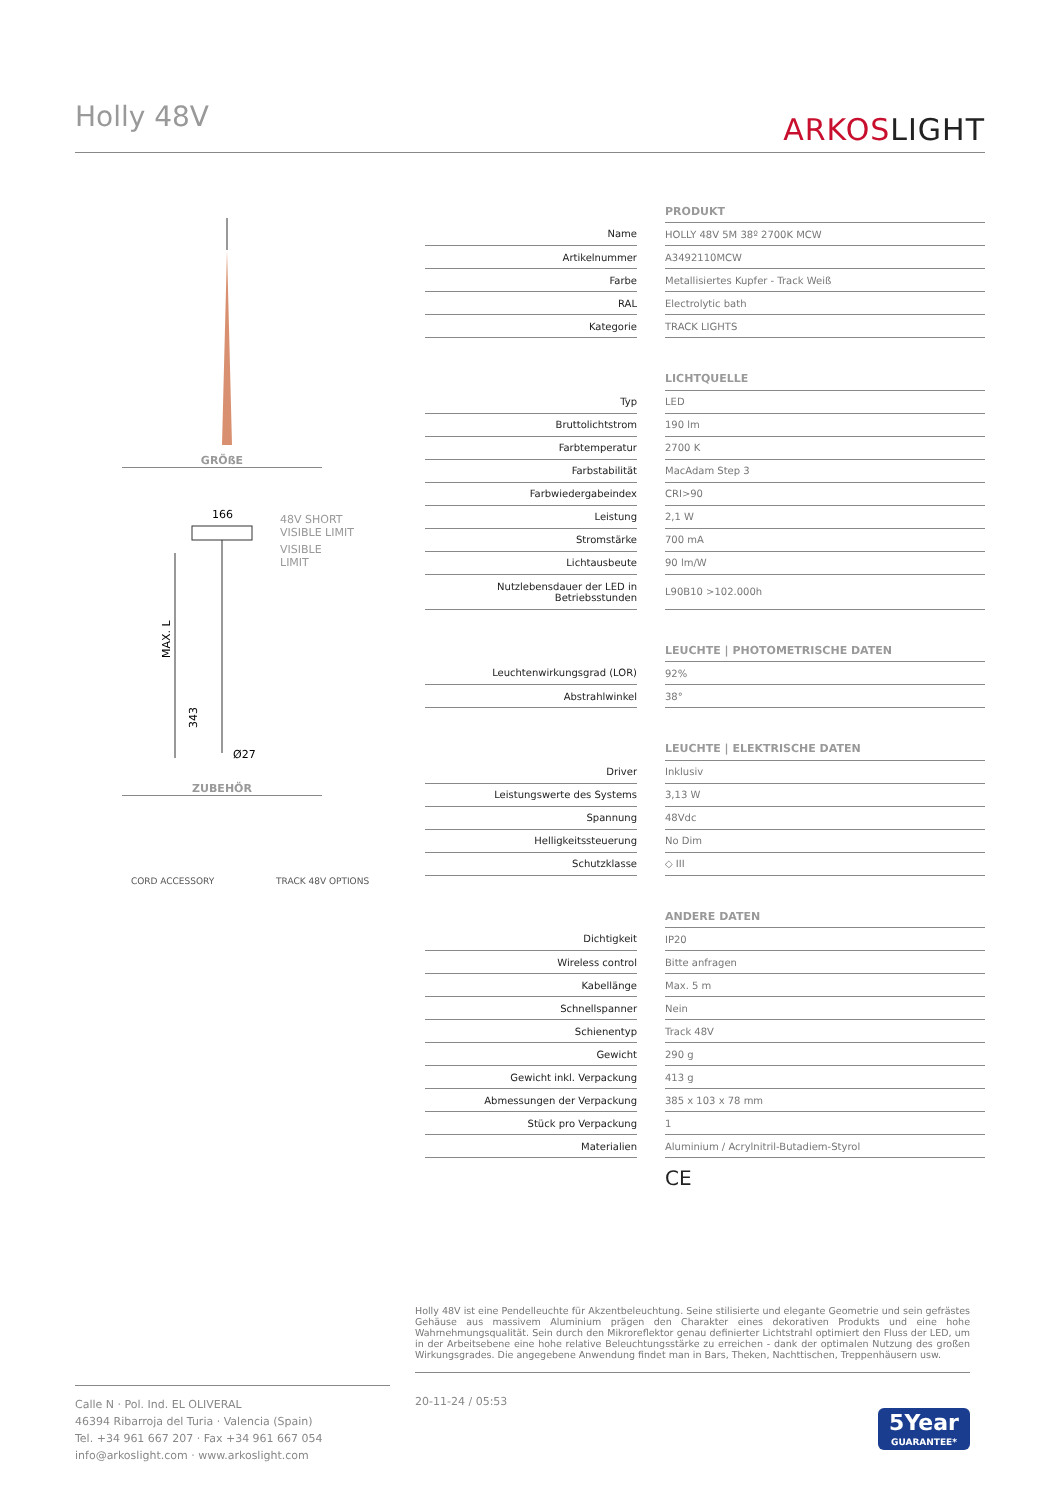Holly 48V
ARKOSLIGHT
GRÖßE
166
48V SHORT
VISIBLE LIMIT
VISIBLE
LIMIT
MAX. L
343
Ø27
ZUBEHÖR
CORD ACCESSORY TRACK 48V OPTIONS
| | | PRODUKT |
| Name | | HOLLY 48V 5M 38º 2700K MCW |
| Artikelnummer | | A3492110MCW |
| Farbe | | Metallisiertes Kupfer - Track Weiß |
| RAL | | Electrolytic bath |
| Kategorie | | TRACK LIGHTS |
| | | LICHTQUELLE |
| Typ | | LED |
| Bruttolichtstrom | | 190 lm |
| Farbtemperatur | | 2700 K |
| Farbstabilität | | MacAdam Step 3 |
| Farbwiedergabeindex | | CRI>90 |
| Leistung | | 2,1 W |
| Stromstärke | | 700 mA |
| Lichtausbeute | | 90 lm/W |
| Nutzlebensdauer der LED in Betriebsstunden | | L90B10 >102.000h |
| | | LEUCHTE / PHOTOMETRISCHE DATEN |
| Leuchtenwirkungsgrad (LOR) | | 92% |
| Abstrahlwinkel | | 38° |
| | | LEUCHTE / ELEKTRISCHE DATEN |
| Driver | | Inklusiv |
| Leistungswerte des Systems | | 3,13 W |
| Spannung | | 48Vdc |
| Helligkeitssteuerung | | No Dim |
| Schutzklasse | | ◇ III |
| | | ANDERE DATEN |
| Dichtigkeit | | IP20 |
| Wireless control | | Bitte anfragen |
| Kabellänge | | Max. 5 m |
| Schnellspanner | | Nein |
| Schienentyp | | Track 48V |
| Gewicht | | 290 g |
| Gewicht inkl. Verpackung | | 413 g |
| Abmessungen der Verpackung | | 385 x 103 x 78 mm |
| Stück pro Verpackung | | 1 |
| Materialien | | Aluminium / Acrylnitril-Butadiem-Styrol |
| | | CE |
Holly 48V ist eine Pendelleuchte für Akzentbeleuchtung. Seine stilisierte und elegante Geometrie und sein gefrästes Gehäuse aus massivem Aluminium prägen den Charakter eines dekorativen Produkts und eine hohe Wahrnehmungsqualität. Sein durch den Mikroreflektor genau definierter Lichtstrahl optimiert den Fluss der LED, um in der Arbeitsebene eine hohe relative Beleuchtungsstärke zu erreichen - dank der optimalen Nutzung des großen Wirkungsgrades. Die angegebene Anwendung findet man in Bars, Theken, Nachttischen, Treppenhäusern usw.
Calle N · Pol. Ind. EL OLIVERAL
46394 Ribarroja del Turia · Valencia (Spain)
Tel. +34 961 667 207 · Fax +34 961 667 054
info@arkoslight.com · www.arkoslight.com
20-11-24 / 05:53
5Year
GUARANTEE*